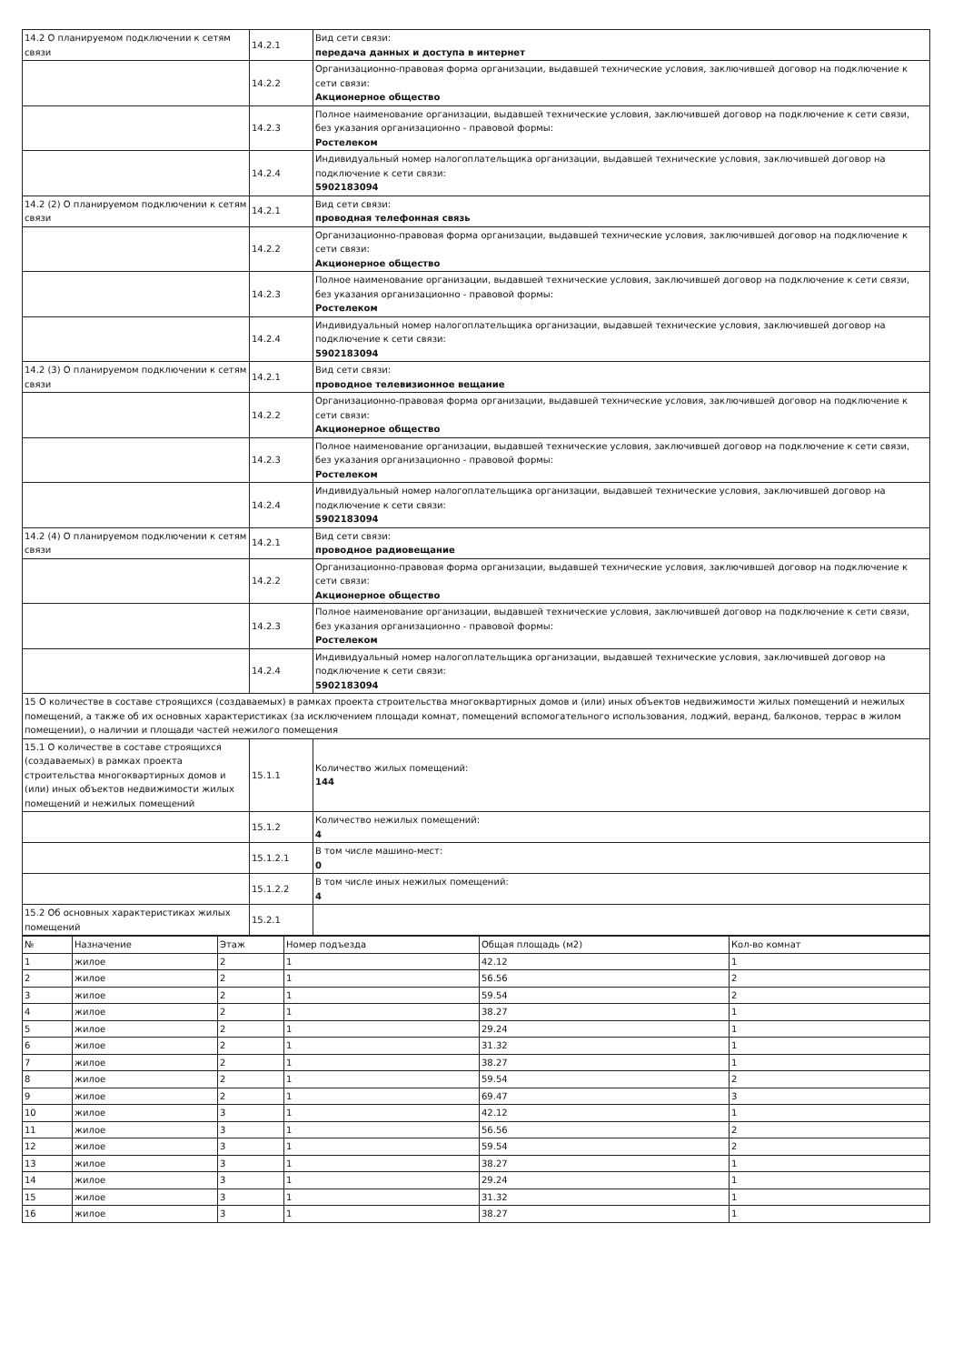| 14.2 О планируемом подключении к сетям связи | 14.2.1 | Вид сети связи: передача данных и доступа в интернет |
| | 14.2.2 | Организационно-правовая форма организации, выдавшей технические условия, заключившей договор на подключение к сети связи: Акционерное общество |
| | 14.2.3 | Полное наименование организации, выдавшей технические условия, заключившей договор на подключение к сети связи, без указания организационно - правовой формы: Ростелеком |
| | 14.2.4 | Индивидуальный номер налогоплательщика организации, выдавшей технические условия, заключившей договор на подключение к сети связи: 5902183094 |
| 14.2 (2) О планируемом подключении к сетям связи | 14.2.1 | Вид сети связи: проводная телефонная связь |
| | 14.2.2 | Организационно-правовая форма организации, выдавшей технические условия, заключившей договор на подключение к сети связи: Акционерное общество |
| | 14.2.3 | Полное наименование организации, выдавшей технические условия, заключившей договор на подключение к сети связи, без указания организационно - правовой формы: Ростелеком |
| | 14.2.4 | Индивидуальный номер налогоплательщика организации, выдавшей технические условия, заключившей договор на подключение к сети связи: 5902183094 |
| 14.2 (3) О планируемом подключении к сетям связи | 14.2.1 | Вид сети связи: проводное телевизионное вещание |
| | 14.2.2 | Организационно-правовая форма организации, выдавшей технические условия, заключившей договор на подключение к сети связи: Акционерное общество |
| | 14.2.3 | Полное наименование организации, выдавшей технические условия, заключившей договор на подключение к сети связи, без указания организационно - правовой формы: Ростелеком |
| | 14.2.4 | Индивидуальный номер налогоплательщика организации, выдавшей технические условия, заключившей договор на подключение к сети связи: 5902183094 |
| 14.2 (4) О планируемом подключении к сетям связи | 14.2.1 | Вид сети связи: проводное радиовещание |
| | 14.2.2 | Организационно-правовая форма организации, выдавшей технические условия, заключившей договор на подключение к сети связи: Акционерное общество |
| | 14.2.3 | Полное наименование организации, выдавшей технические условия, заключившей договор на подключение к сети связи, без указания организационно - правовой формы: Ростелеком |
| | 14.2.4 | Индивидуальный номер налогоплательщика организации, выдавшей технические условия, заключившей договор на подключение к сети связи: 5902183094 |
| 15 О количестве в составе строящихся (создаваемых) в рамках проекта строительства многоквартирных домов и (или) иных объектов недвижимости жилых помещений и нежилых помещений, а также об их основных характеристиках (за исключением площади комнат, помещений вспомогательного использования, лоджий, веранд, балконов, террас в жилом помещении), о наличии и площади частей нежилого помещения | | |
| 15.1 О количестве в составе строящихся (создаваемых) в рамках проекта строительства многоквартирных домов и (или) иных объектов недвижимости жилых помещений и нежилых помещений | 15.1.1 | Количество жилых помещений: 144 |
| | 15.1.2 | Количество нежилых помещений: 4 |
| | 15.1.2.1 | В том числе машино-мест: 0 |
| | 15.1.2.2 | В том числе иных нежилых помещений: 4 |
| 15.2 Об основных характеристиках жилых помещений | 15.2.1 | |
| № | Назначение | Этаж | Номер подъезда | Общая площадь (м2) | Кол-во комнат |
| --- | --- | --- | --- | --- | --- |
| 1 | жилое | 2 | 1 | 42.12 | 1 |
| 2 | жилое | 2 | 1 | 56.56 | 2 |
| 3 | жилое | 2 | 1 | 59.54 | 2 |
| 4 | жилое | 2 | 1 | 38.27 | 1 |
| 5 | жилое | 2 | 1 | 29.24 | 1 |
| 6 | жилое | 2 | 1 | 31.32 | 1 |
| 7 | жилое | 2 | 1 | 38.27 | 1 |
| 8 | жилое | 2 | 1 | 59.54 | 2 |
| 9 | жилое | 2 | 1 | 69.47 | 3 |
| 10 | жилое | 3 | 1 | 42.12 | 1 |
| 11 | жилое | 3 | 1 | 56.56 | 2 |
| 12 | жилое | 3 | 1 | 59.54 | 2 |
| 13 | жилое | 3 | 1 | 38.27 | 1 |
| 14 | жилое | 3 | 1 | 29.24 | 1 |
| 15 | жилое | 3 | 1 | 31.32 | 1 |
| 16 | жилое | 3 | 1 | 38.27 | 1 |